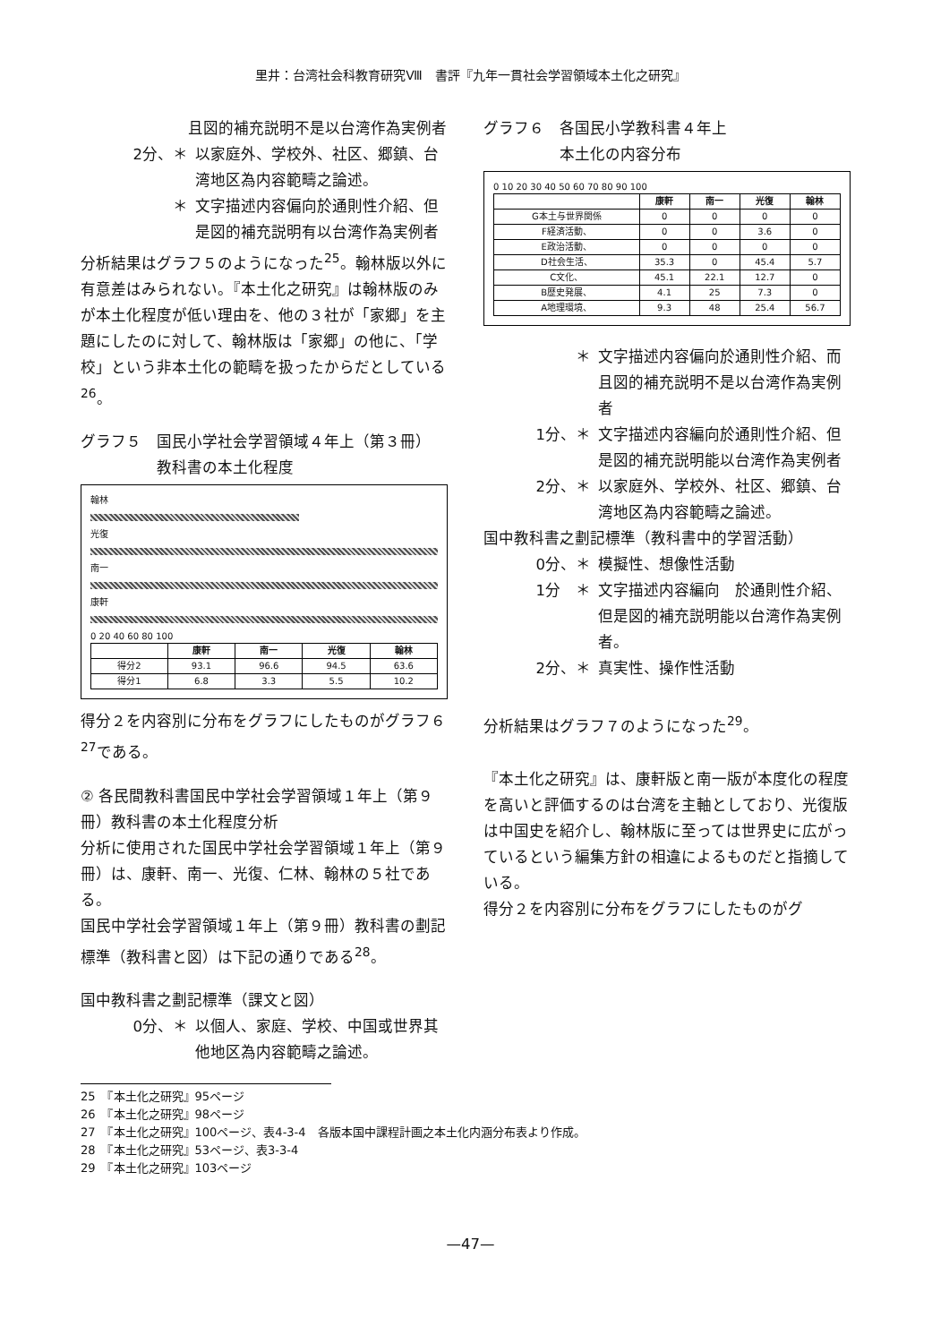里井：台湾社会科教育研究Ⅷ　書評『九年一貫社会学習領域本土化之研究』
且図的補充説明不是以台湾作為実例者
2分、＊ 以家庭外、学校外、社区、郷鎮、台湾地区為内容範疇之論述。
＊ 文字描述内容偏向於通則性介紹、但是図的補充説明有以台湾作為実例者
分析結果はグラフ５のようになった<sup>25</sup>。翰林版以外に有意差はみられない。『本土化之研究』は翰林版のみが本土化程度が低い理由を、他の３社が「家郷」を主題にしたのに対して、翰林版は「家郷」の他に、「学校」という非本土化の範疇を扱ったからだとしている<sup>26</sup>。
グラフ５　国民小学社会学習領域４年上（第３冊）
　　　　　教科書の本土化程度
翰林
光復
南一
康軒
0 20 40 60 80 100
| | 康軒 | 南一 | 光復 | 翰林 |
| --- | --- | --- | --- | --- |
| 得分2 | 93.1 | 96.6 | 94.5 | 63.6 |
| 得分1 | 6.8 | 3.3 | 5.5 | 10.2 |
得分２を内容別に分布をグラフにしたものがグラフ６<sup>27</sup>である。
② 各民間教科書国民中学社会学習領域１年上（第９冊）教科書の本土化程度分析
分析に使用された国民中学社会学習領域１年上（第９冊）は、康軒、南一、光復、仁林、翰林の５社である。
国民中学社会学習領域１年上（第９冊）教科書の劃記標準（教科書と図）は下記の通りである<sup>28</sup>。
国中教科書之劃記標準（課文と図）
0分、＊ 以個人、家庭、学校、中国或世界其他地区為内容範疇之論述。
グラフ６　各国民小学教科書４年上
　　　　　本土化の内容分布
0 10 20 30 40 50 60 70 80 90 100
| | 康軒 | 南一 | 光復 | 翰林 |
| --- | --- | --- | --- | --- |
| G本土与世界関係 | 0 | 0 | 0 | 0 |
| F経済活動、 | 0 | 0 | 3.6 | 0 |
| E政治活動、 | 0 | 0 | 0 | 0 |
| D社会生活、 | 35.3 | 0 | 45.4 | 5.7 |
| C文化、 | 45.1 | 22.1 | 12.7 | 0 |
| B歴史発展、 | 4.1 | 25 | 7.3 | 0 |
| A地理環境、 | 9.3 | 48 | 25.4 | 56.7 |
＊ 文字描述内容偏向於通則性介紹、而且図的補充説明不是以台湾作為実例者
1分、＊ 文字描述内容編向於通則性介紹、但是図的補充説明能以台湾作為実例者
2分、＊ 以家庭外、学校外、社区、郷鎮、台湾地区為内容範疇之論述。
国中教科書之劃記標準（教科書中的学習活動）
0分、＊ 模擬性、想像性活動
1分　＊ 文字描述内容編向　於通則性介紹、但是図的補充説明能以台湾作為実例者。
2分、＊ 真実性、操作性活動
分析結果はグラフ７のようになった<sup>29</sup>。
『本土化之研究』は、康軒版と南一版が本度化の程度を高いと評価するのは台湾を主軸としており、光復版は中国史を紹介し、翰林版に至っては世界史に広がっているという編集方針の相違によるものだと指摘している。
得分２を内容別に分布をグラフにしたものがグ
25　『本土化之研究』95ページ
26　『本土化之研究』98ページ
27　『本土化之研究』100ページ、表4-3-4　各版本国中課程計画之本土化内涵分布表より作成。
28　『本土化之研究』53ページ、表3-3-4
29　『本土化之研究』103ページ
—47—